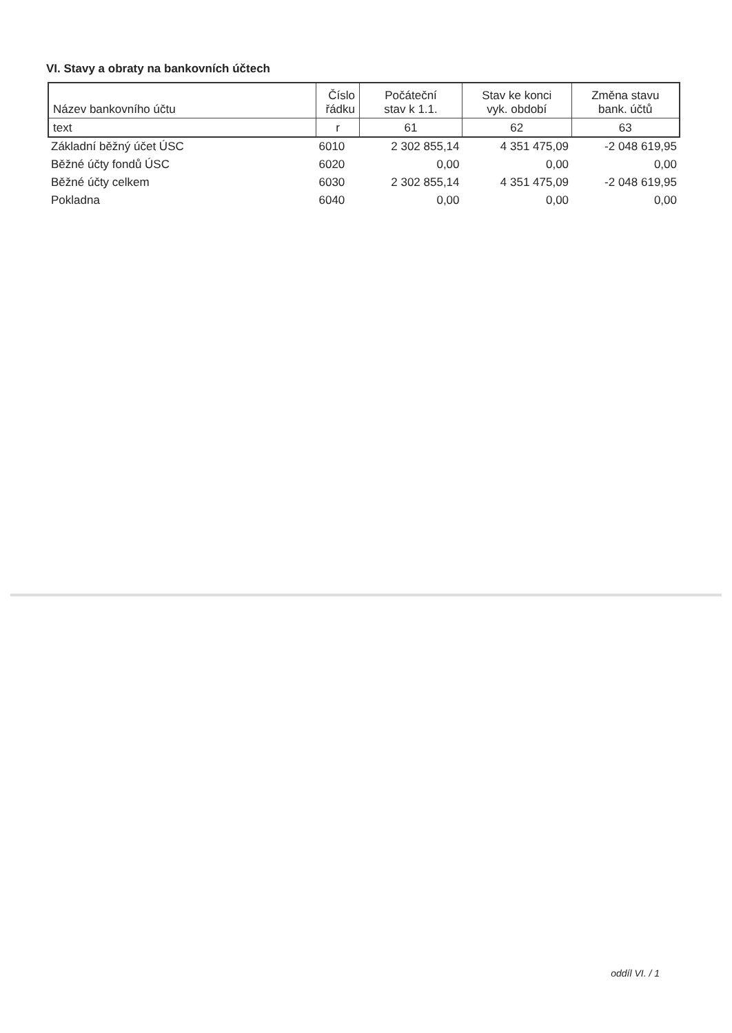VI. Stavy a obraty na bankovních účtech
| Název bankovního účtu | Číslo řádku | Počáteční stav k 1.1. | Stav ke konci vyk. období | Změna stavu bank. účtů |
| --- | --- | --- | --- | --- |
| text | r | 61 | 62 | 63 |
| Základní běžný účet ÚSC | 6010 | 2 302 855,14 | 4 351 475,09 | -2 048 619,95 |
| Běžné účty fondů ÚSC | 6020 | 0,00 | 0,00 | 0,00 |
| Běžné účty celkem | 6030 | 2 302 855,14 | 4 351 475,09 | -2 048 619,95 |
| Pokladna | 6040 | 0,00 | 0,00 | 0,00 |
oddíl VI. / 1